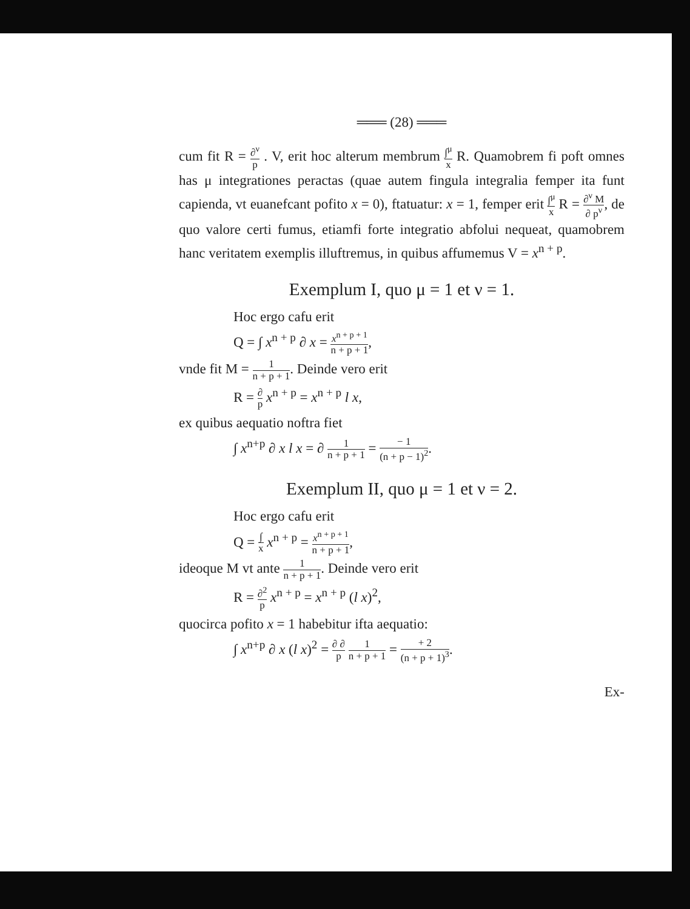═══ (28) ═══
cum fit R = ∂<sup>ν</sup> p . V, erit hoc alterum membrum ∫<sup>μ</sup> x R. Quamobrem fi poft omnes has μ integrationes peractas (quae autem fingula integralia femper ita funt capienda, vt euanefcant pofito x = 0), ftatuatur: x = 1, femper erit ∫<sup>μ</sup> x R = ∂<sup>ν</sup> M ∂ p<sup>ν</sup>, de quo valore certi fumus, etiamfi forte integratio abfolui nequeat, quamobrem hanc veritatem exemplis illuftremus, in quibus affumemus V = x<sup>n + p</sup>.
Exemplum I, quo μ = 1 et ν = 1.
Hoc ergo cafu erit
Q = ∫ x<sup>n + p</sup> ∂ x = x<sup>n + p + 1</sup> n + p + 1,
vnde fit M = 1 n + p + 1. Deinde vero erit
R = ∂ p x<sup>n + p</sup> = x<sup>n + p</sup> l x,
ex quibus aequatio noftra fiet
∫ x<sup>n+p</sup> ∂ x l x = ∂ 1 n + p + 1 = − 1 (n + p − 1)<sup>2</sup>.
Exemplum II, quo μ = 1 et ν = 2.
Hoc ergo cafu erit
Q = ∫ x x<sup>n + p</sup> = x<sup>n + p + 1</sup> n + p + 1,
ideoque M vt ante 1 n + p + 1. Deinde vero erit
R = ∂<sup>2</sup> p x<sup>n + p</sup> = x<sup>n + p</sup> (l x)<sup>2</sup>,
quocirca pofito x = 1 habebitur ifta aequatio:
∫ x<sup>n+p</sup> ∂ x (l x)<sup>2</sup> = ∂ ∂ p 1 n + p + 1 = + 2 (n + p + 1)<sup>3</sup>.
Ex-